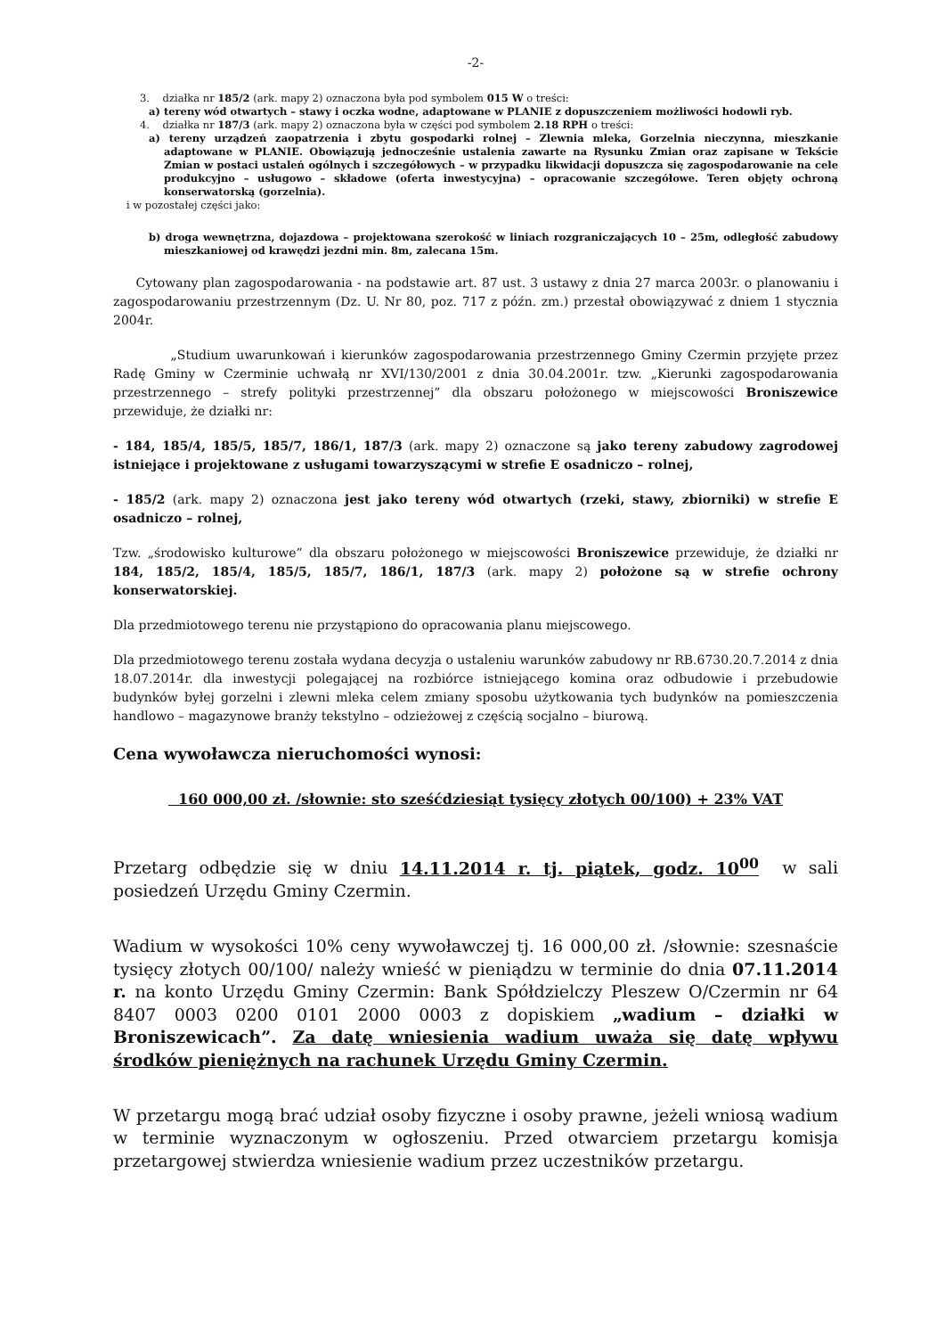-2-
3. działka nr 185/2 (ark. mapy 2) oznaczona była pod symbolem 015 W o treści:
a) tereny wód otwartych – stawy i oczka wodne, adaptowane w PLANIE z dopuszczeniem możliwości hodowli ryb.
4. działka nr 187/3 (ark. mapy 2) oznaczona była w części pod symbolem 2.18 RPH o treści:
a) tereny urządzeń zaopatrzenia i zbytu gospodarki rolnej – Zlewnia mleka, Gorzelnia nieczynna, mieszkanie adaptowane w PLANIE. Obowiązują jednocześnie ustalenia zawarte na Rysunku Zmian oraz zapisane w Tekście Zmian w postaci ustaleń ogólnych i szczegółowych – w przypadku likwidacji dopuszcza się zagospodarowanie na cele produkcyjno – usługowo – składowe (oferta inwestycyjna) – opracowanie szczegółowe. Teren objęty ochroną konserwatorską (gorzelnia).
i w pozostałej części jako:
b) droga wewnętrzna, dojazdowa – projektowana szerokość w liniach rozgraniczających 10 – 25m, odległość zabudowy mieszkaniowej od krawędzi jezdni min. 8m, zalecana 15m.
Cytowany plan zagospodarowania - na podstawie art. 87 ust. 3 ustawy z dnia 27 marca 2003r. o planowaniu i zagospodarowaniu przestrzennym (Dz. U. Nr 80, poz. 717 z późn. zm.) przestał obowiązywać z dniem 1 stycznia 2004r.
„Studium uwarunkowań i kierunków zagospodarowania przestrzennego Gminy Czermin przyjęte przez Radę Gminy w Czerminie uchwałą nr XVI/130/2001 z dnia 30.04.2001r. tzw. „Kierunki zagospodarowania przestrzennego – strefy polityki przestrzennej” dla obszaru położonego w miejscowości Broniszewice przewiduje, że działki nr:
- 184, 185/4, 185/5, 185/7, 186/1, 187/3 (ark. mapy 2) oznaczone są jako tereny zabudowy zagrodowej istniejące i projektowane z usługami towarzyszącymi w strefie E osadniczo – rolnej,
- 185/2 (ark. mapy 2) oznaczona jest jako tereny wód otwartych (rzeki, stawy, zbiorniki) w strefie E osadniczo – rolnej,
Tzw. „środowisko kulturowe” dla obszaru położonego w miejscowości Broniszewice przewiduje, że działki nr 184, 185/2, 185/4, 185/5, 185/7, 186/1, 187/3 (ark. mapy 2) położone są w strefie ochrony konserwatorskiej.
Dla przedmiotowego terenu nie przystąpiono do opracowania planu miejscowego.
Dla przedmiotowego terenu została wydana decyzja o ustaleniu warunków zabudowy nr RB.6730.20.7.2014 z dnia 18.07.2014r. dla inwestycji polegającej na rozbiórce istniejącego komina oraz odbudowie i przebudowie budynków byłej gorzelni i zlewni mleka celem zmiany sposobu użytkowania tych budynków na pomieszczenia handlowo – magazynowe branży tekstylno – odzieżowej z częścią socjalno – biurową.
Cena wywoławcza nieruchomości wynosi:
160 000,00 zł. /słownie: sto sześćdziesiąt tysięcy złotych 00/100) + 23% VAT
Przetarg odbędzie się w dniu 14.11.2014 r. tj. piątek, godz. 10<sup>00</sup> w sali posiedzeń Urzędu Gminy Czermin.
Wadium w wysokości 10% ceny wywoławczej tj. 16 000,00 zł. /słownie: szesnaście tysięcy złotych 00/100/ należy wnieść w pieniądzu w terminie do dnia 07.11.2014 r. na konto Urzędu Gminy Czermin: Bank Spółdzielczy Pleszew O/Czermin nr 64 8407 0003 0200 0101 2000 0003 z dopiskiem „wadium – działki w Broniszewicach”. Za datę wniesienia wadium uważa się datę wpływu środków pieniężnych na rachunek Urzędu Gminy Czermin.
W przetargu mogą brać udział osoby fizyczne i osoby prawne, jeżeli wniosą wadium w terminie wyznaczonym w ogłoszeniu. Przed otwarciem przetargu komisja przetargowej stwierdza wniesienie wadium przez uczestników przetargu.